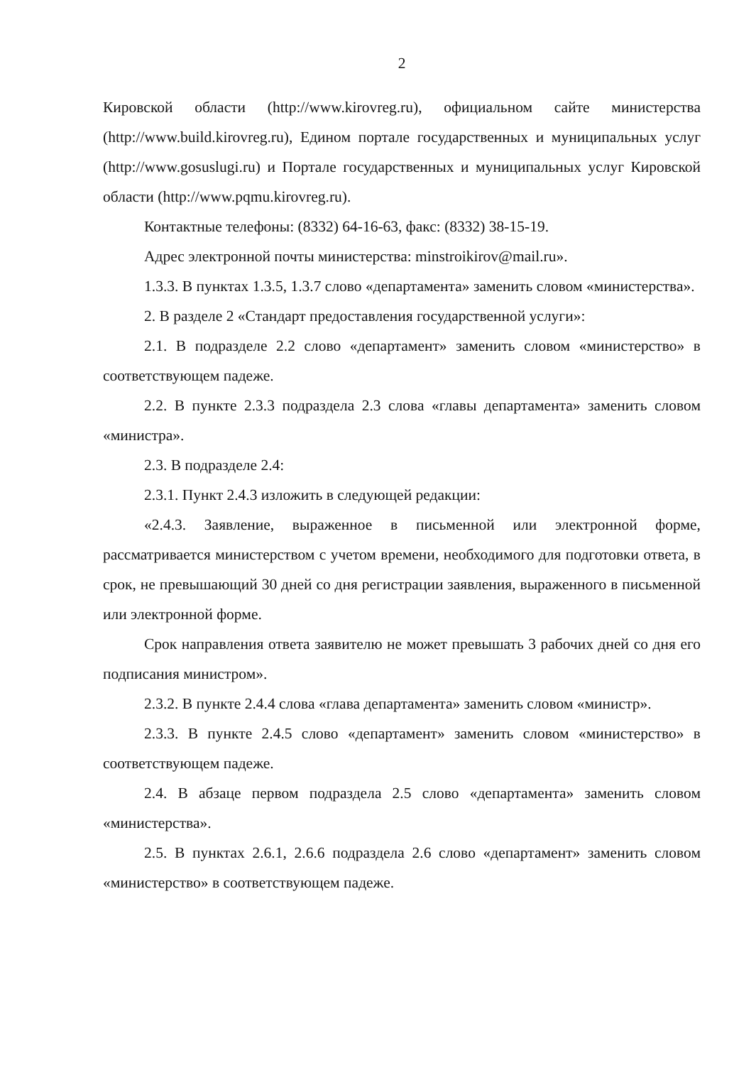2
Кировской области (http://www.kirovreg.ru), официальном сайте министерства (http://www.build.kirovreg.ru), Едином портале государственных и муниципальных услуг (http://www.gosuslugi.ru) и Портале государственных и муниципальных услуг Кировской области (http://www.pqmu.kirovreg.ru).
Контактные телефоны: (8332) 64-16-63, факс: (8332) 38-15-19.
Адрес электронной почты министерства: minstroikirov@mail.ru».
1.3.3. В пунктах 1.3.5, 1.3.7 слово «департамента» заменить словом «министерства».
2. В разделе 2 «Стандарт предоставления государственной услуги»:
2.1. В подразделе 2.2 слово «департамент» заменить словом «министерство» в соответствующем падеже.
2.2. В пункте 2.3.3 подраздела 2.3 слова «главы департамента» заменить словом «министра».
2.3. В подразделе 2.4:
2.3.1. Пункт 2.4.3 изложить в следующей редакции:
«2.4.3. Заявление, выраженное в письменной или электронной форме, рассматривается министерством с учетом времени, необходимого для подготовки ответа, в срок, не превышающий 30 дней со дня регистрации заявления, выраженного в письменной или электронной форме.
Срок направления ответа заявителю не может превышать 3 рабочих дней со дня его подписания министром».
2.3.2. В пункте 2.4.4 слова «глава департамента» заменить словом «министр».
2.3.3. В пункте 2.4.5 слово «департамент» заменить словом «министерство» в соответствующем падеже.
2.4. В абзаце первом подраздела 2.5 слово «департамента» заменить словом «министерства».
2.5. В пунктах 2.6.1, 2.6.6 подраздела 2.6 слово «департамент» заменить словом «министерство» в соответствующем падеже.